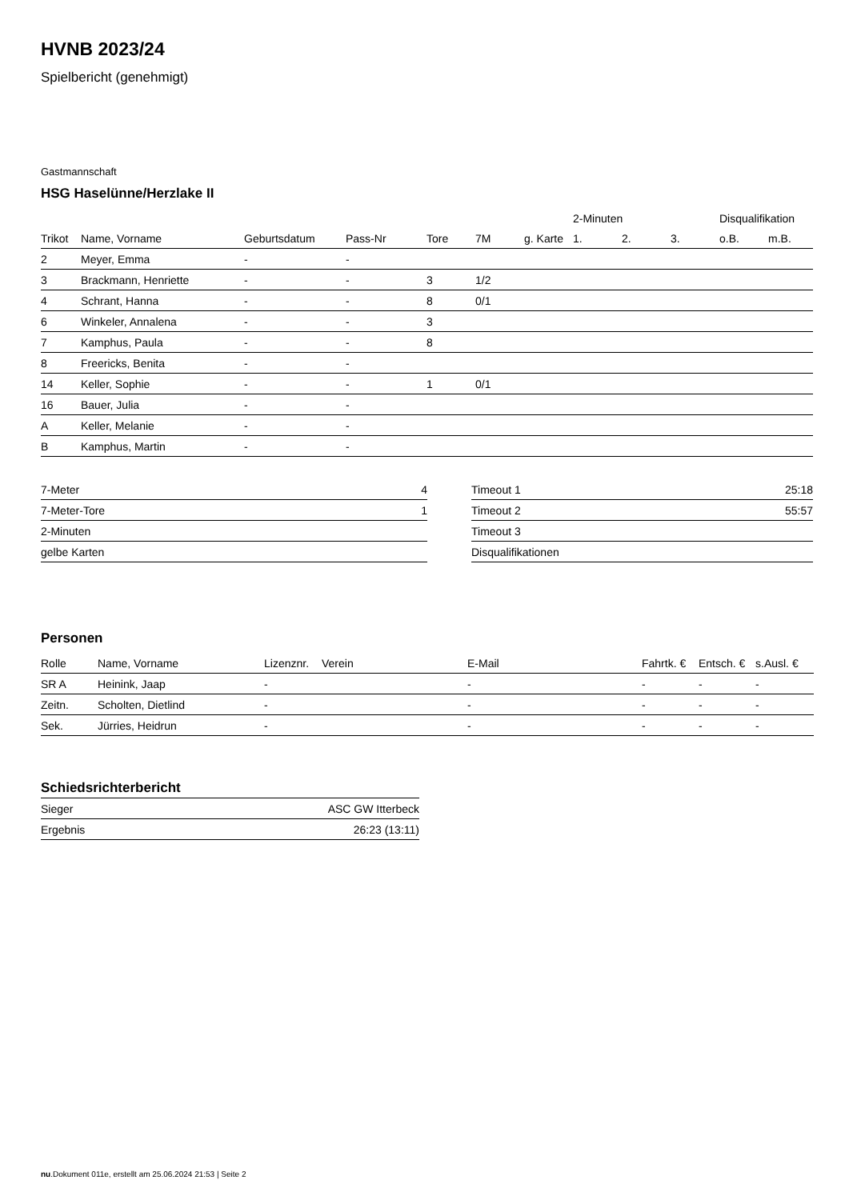HVNB 2023/24
Spielbericht (genehmigt)
Gastmannschaft
HSG Haselünne/Herzlake II
| | | | | | | | 2-Minuten | | | Disqualifikation | |
| --- | --- | --- | --- | --- | --- | --- | --- | --- | --- | --- | --- |
| Trikot | Name, Vorname | Geburtsdatum | Pass-Nr | Tore | 7M | g. Karte | 1. | 2. | 3. | o.B. | m.B. |
| 2 | Meyer, Emma | - | - | | | | | | | | |
| 3 | Brackmann, Henriette | - | - | 3 | 1/2 | | | | | | |
| 4 | Schrant, Hanna | - | - | 8 | 0/1 | | | | | | |
| 6 | Winkeler, Annalena | - | - | 3 | | | | | | | |
| 7 | Kamphus, Paula | - | - | 8 | | | | | | | |
| 8 | Freericks, Benita | - | - | | | | | | | | |
| 14 | Keller, Sophie | - | - | 1 | 0/1 | | | | | | |
| 16 | Bauer, Julia | - | - | | | | | | | | |
| A | Keller, Melanie | - | - | | | | | | | | |
| B | Kamphus, Martin | - | - | | | | | | | | |
| 7-Meter | 4 |
| 7-Meter-Tore | 1 |
| 2-Minuten | |
| gelbe Karten | |
| Timeout 1 | 25:18 |
| Timeout 2 | 55:57 |
| Timeout 3 | |
| Disqualifikationen | |
Personen
| Rolle | Name, Vorname | Lizenznr. | Verein | E-Mail | Fahrtk. € | Entsch. € | s.Ausl. € |
| --- | --- | --- | --- | --- | --- | --- | --- |
| SR A | Heinink, Jaap | - | | - | - | - | - |
| Zeitn. | Scholten, Dietlind | - | | - | - | - | - |
| Sek. | Jürries, Heidrun | - | | - | - | - | - |
Schiedsrichterbericht
| Sieger | ASC GW Itterbeck |
| Ergebnis | 26:23 (13:11) |
nu.Dokument 011e, erstellt am 25.06.2024 21:53 | Seite 2